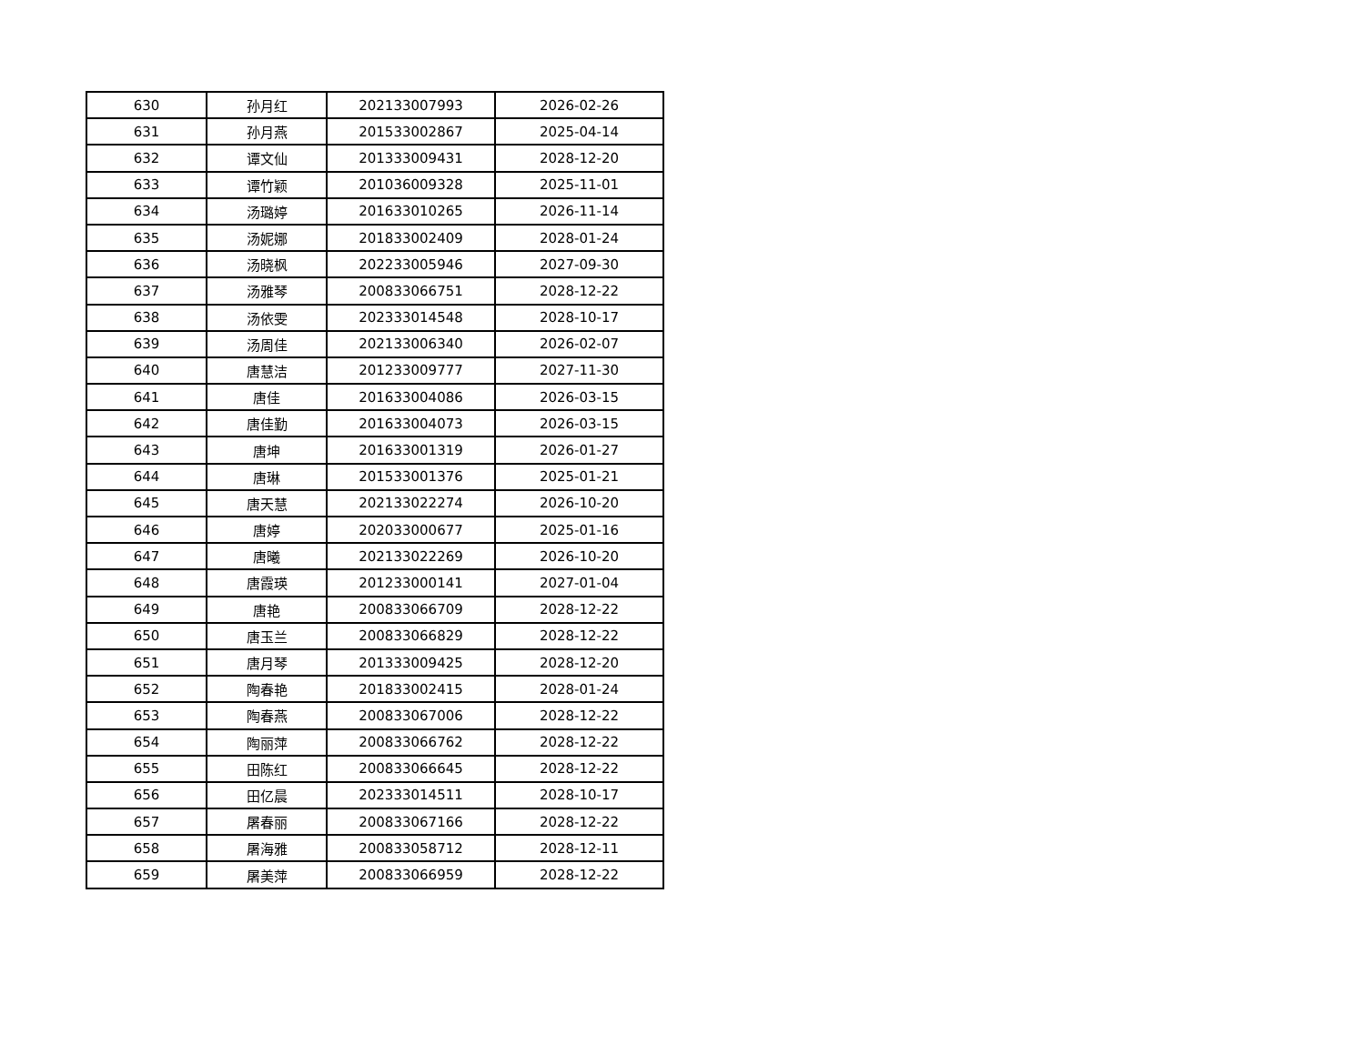| 630 | 孙月红 | 202133007993 | 2026-02-26 |
| 631 | 孙月燕 | 201533002867 | 2025-04-14 |
| 632 | 谭文仙 | 201333009431 | 2028-12-20 |
| 633 | 谭竹颖 | 201036009328 | 2025-11-01 |
| 634 | 汤璐婷 | 201633010265 | 2026-11-14 |
| 635 | 汤妮娜 | 201833002409 | 2028-01-24 |
| 636 | 汤晓枫 | 202233005946 | 2027-09-30 |
| 637 | 汤雅琴 | 200833066751 | 2028-12-22 |
| 638 | 汤依雯 | 202333014548 | 2028-10-17 |
| 639 | 汤周佳 | 202133006340 | 2026-02-07 |
| 640 | 唐慧洁 | 201233009777 | 2027-11-30 |
| 641 | 唐佳 | 201633004086 | 2026-03-15 |
| 642 | 唐佳勤 | 201633004073 | 2026-03-15 |
| 643 | 唐坤 | 201633001319 | 2026-01-27 |
| 644 | 唐琳 | 201533001376 | 2025-01-21 |
| 645 | 唐天慧 | 202133022274 | 2026-10-20 |
| 646 | 唐婷 | 202033000677 | 2025-01-16 |
| 647 | 唐曦 | 202133022269 | 2026-10-20 |
| 648 | 唐霞瑛 | 201233000141 | 2027-01-04 |
| 649 | 唐艳 | 200833066709 | 2028-12-22 |
| 650 | 唐玉兰 | 200833066829 | 2028-12-22 |
| 651 | 唐月琴 | 201333009425 | 2028-12-20 |
| 652 | 陶春艳 | 201833002415 | 2028-01-24 |
| 653 | 陶春燕 | 200833067006 | 2028-12-22 |
| 654 | 陶丽萍 | 200833066762 | 2028-12-22 |
| 655 | 田陈红 | 200833066645 | 2028-12-22 |
| 656 | 田亿晨 | 202333014511 | 2028-10-17 |
| 657 | 屠春丽 | 200833067166 | 2028-12-22 |
| 658 | 屠海雅 | 200833058712 | 2028-12-11 |
| 659 | 屠美萍 | 200833066959 | 2028-12-22 |